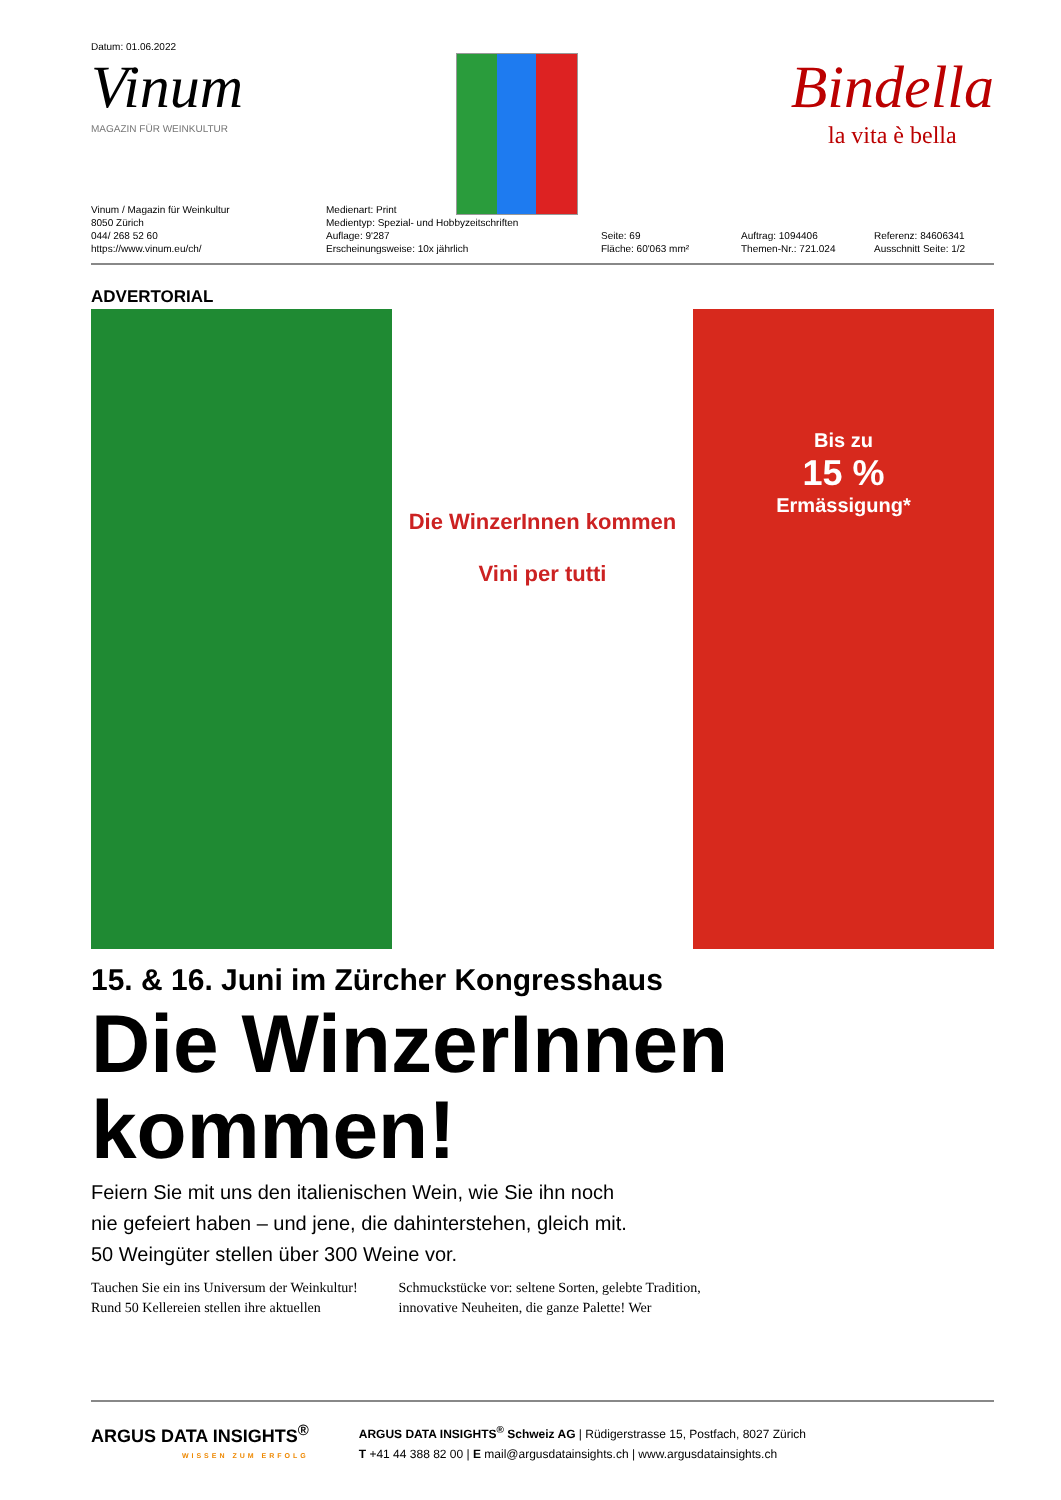Datum: 01.06.2022
Vinum
MAGAZIN FÜR WEINKULTUR
Bindella
la vita è bella
Vinum / Magazin für Weinkultur
8050 Zürich
044/ 268 52 60
https://www.vinum.eu/ch/
Medienart: Print
Medientyp: Spezial- und Hobbyzeitschriften
Auflage: 9'287
Erscheinungsweise: 10x jährlich
Seite: 69
Fläche: 60'063 mm²
Auftrag: 1094406
Themen-Nr.: 721.024
Referenz: 84606341
Ausschnitt Seite: 1/2
ADVERTORIAL
Die WinzerInnen kommen
Vini per tutti
Bis zu
15 %
Ermässigung*
15. & 16. Juni im Zürcher Kongresshaus
Die WinzerInnen kommen!
Feiern Sie mit uns den italienischen Wein, wie Sie ihn noch
nie gefeiert haben – und jene, die dahinterstehen, gleich mit.
50 Weingüter stellen über 300 Weine vor.
Tauchen Sie ein ins Universum der Weinkultur! Rund 50 Kellereien stellen ihre aktuellen
Schmuckstücke vor: seltene Sorten, gelebte Tradition, innovative Neuheiten, die ganze Palette! Wer
ARGUS DATA INSIGHTS<sup>®</sup>
WISSEN ZUM ERFOLG
ARGUS DATA INSIGHTS<sup>®</sup> Schweiz AG | Rüdigerstrasse 15, Postfach, 8027 Zürich
T +41 44 388 82 00 | E mail@argusdatainsights.ch | www.argusdatainsights.ch